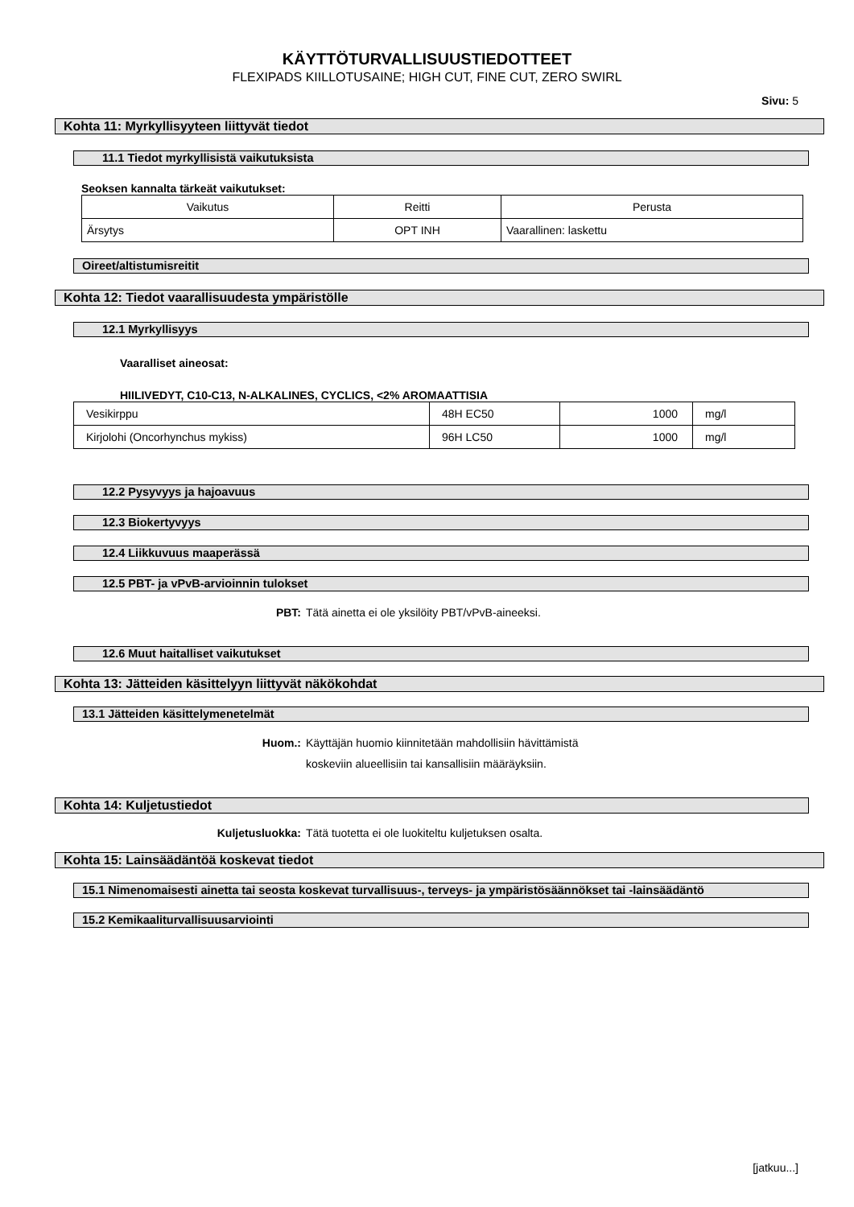KÄYTTÖTURVALLISUUSTIEDOTTEET
FLEXIPADS KIILLOTUSAINE; HIGH CUT, FINE CUT, ZERO SWIRL
Sivu: 5
Kohta 11: Myrkyllisyyteen liittyvät tiedot
11.1 Tiedot myrkyllisistä vaikutuksista
Seoksen kannalta tärkeät vaikutukset:
| Vaikutus | Reitti | Perusta |
| Ärsytys | OPT INH | Vaarallinen: laskettu |
Oireet/altistumisreitit
Kohta 12: Tiedot vaarallisuudesta ympäristölle
12.1 Myrkyllisyys
Vaaralliset aineosat:
HIILIVEDYT, C10-C13, N-ALKALINES, CYCLICS, <2% AROMAATTISIA
| Vesikirppu | 48H EC50 | 1000 | mg/l |
| Kirjolohi (Oncorhynchus mykiss) | 96H LC50 | 1000 | mg/l |
12.2 Pysyvyys ja hajoavuus
12.3 Biokertyvyys
12.4 Liikkuvuus maaperässä
12.5 PBT- ja vPvB-arvioinnin tulokset
PBT: Tätä ainetta ei ole yksilöity PBT/vPvB-aineeksi.
12.6 Muut haitalliset vaikutukset
Kohta 13: Jätteiden käsittelyyn liittyvät näkökohdat
13.1 Jätteiden käsittelymenetelmät
Huom.: Käyttäjän huomio kiinnitetään mahdollisiin hävittämistä
koskeviin alueellisiin tai kansallisiin määräyksiin.
Kohta 14: Kuljetustiedot
Kuljetusluokka: Tätä tuotetta ei ole luokiteltu kuljetuksen osalta.
Kohta 15: Lainsäädäntöä koskevat tiedot
15.1 Nimenomaisesti ainetta tai seosta koskevat turvallisuus-, terveys- ja ympäristösäännökset tai -lainsäädäntö
15.2 Kemikaaliturvallisuusarviointi
[jatkuu...]